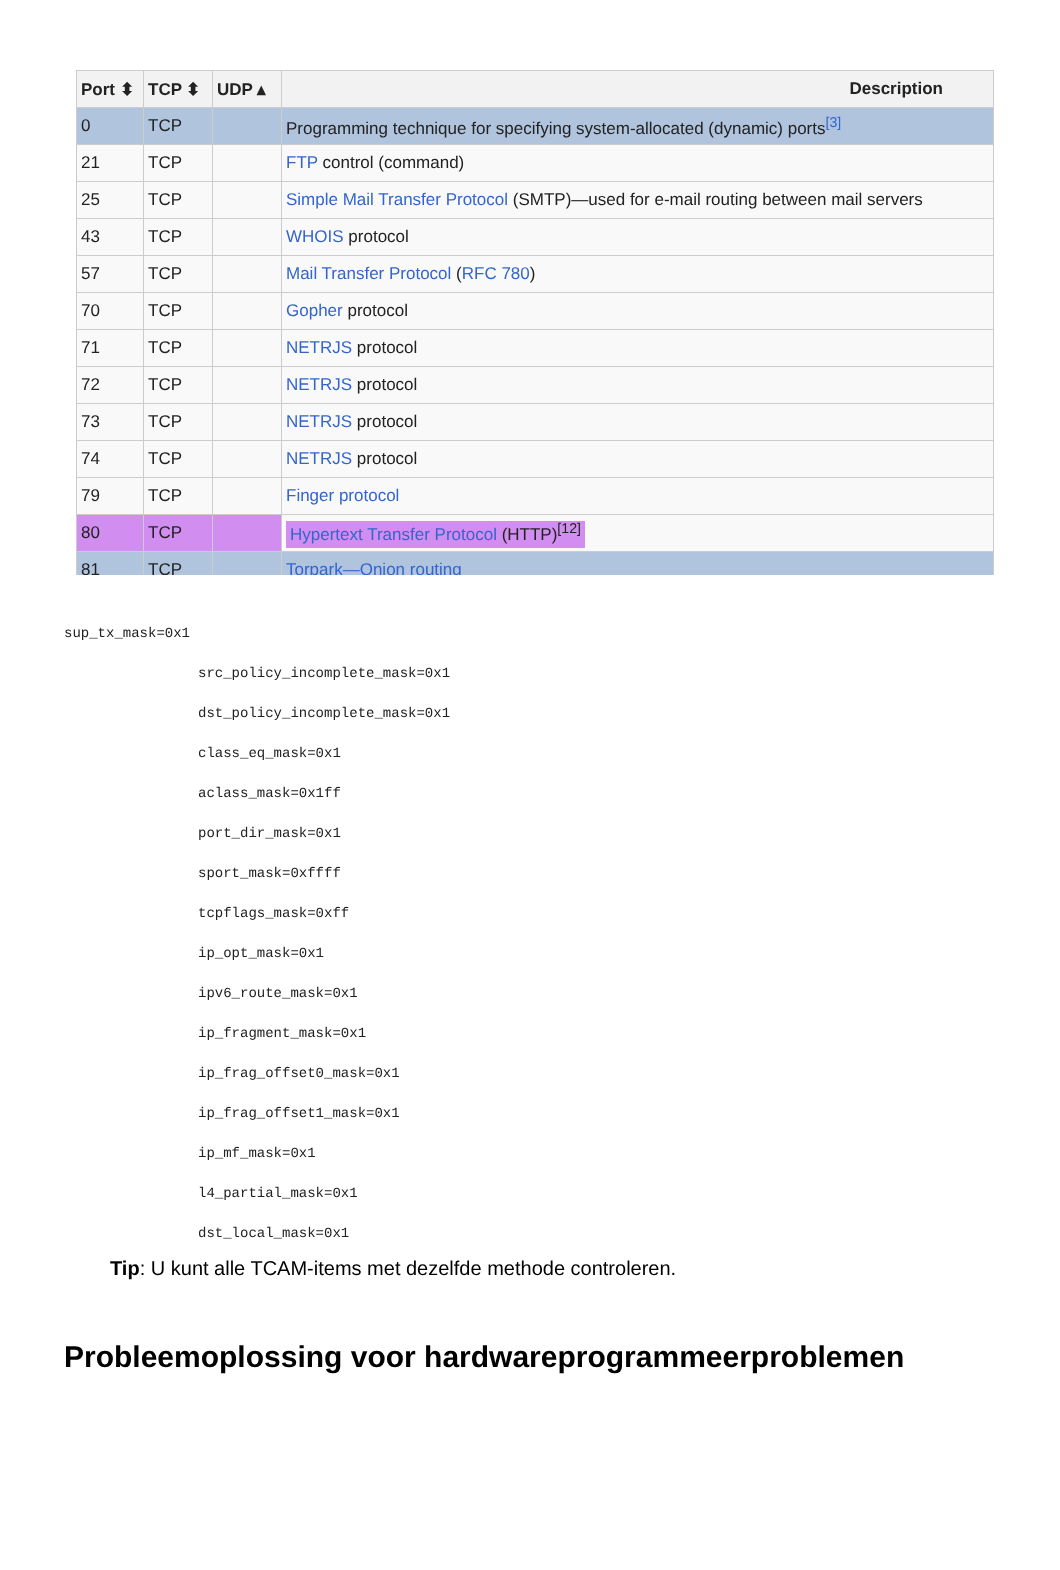| Port ⬍ | TCP ⬍ | UDP ▴ | Description |
| --- | --- | --- | --- |
| 0 | TCP | | Programming technique for specifying system-allocated (dynamic) ports<sup>[3]</sup> |
| 21 | TCP | | FTP control (command) |
| 25 | TCP | | Simple Mail Transfer Protocol (SMTP)—used for e-mail routing between mail servers |
| 43 | TCP | | WHOIS protocol |
| 57 | TCP | | Mail Transfer Protocol ( RFC 780 ) |
| 70 | TCP | | Gopher protocol |
| 71 | TCP | | NETRJS protocol |
| 72 | TCP | | NETRJS protocol |
| 73 | TCP | | NETRJS protocol |
| 74 | TCP | | NETRJS protocol |
| 79 | TCP | | Finger protocol |
| 80 | TCP | | Hypertext Transfer Protocol (HTTP)<sup>[12]</sup> |
| 81 | TCP | | Torpark—Onion routing |
sup_tx_mask=0x1
src_policy_incomplete_mask=0x1
dst_policy_incomplete_mask=0x1
class_eq_mask=0x1
aclass_mask=0x1ff
port_dir_mask=0x1
sport_mask=0xffff
tcpflags_mask=0xff
ip_opt_mask=0x1
ipv6_route_mask=0x1
ip_fragment_mask=0x1
ip_frag_offset0_mask=0x1
ip_frag_offset1_mask=0x1
ip_mf_mask=0x1
l4_partial_mask=0x1
dst_local_mask=0x1
Tip: U kunt alle TCAM-items met dezelfde methode controleren.
Probleemoplossing voor hardwareprogrammeerproblemen